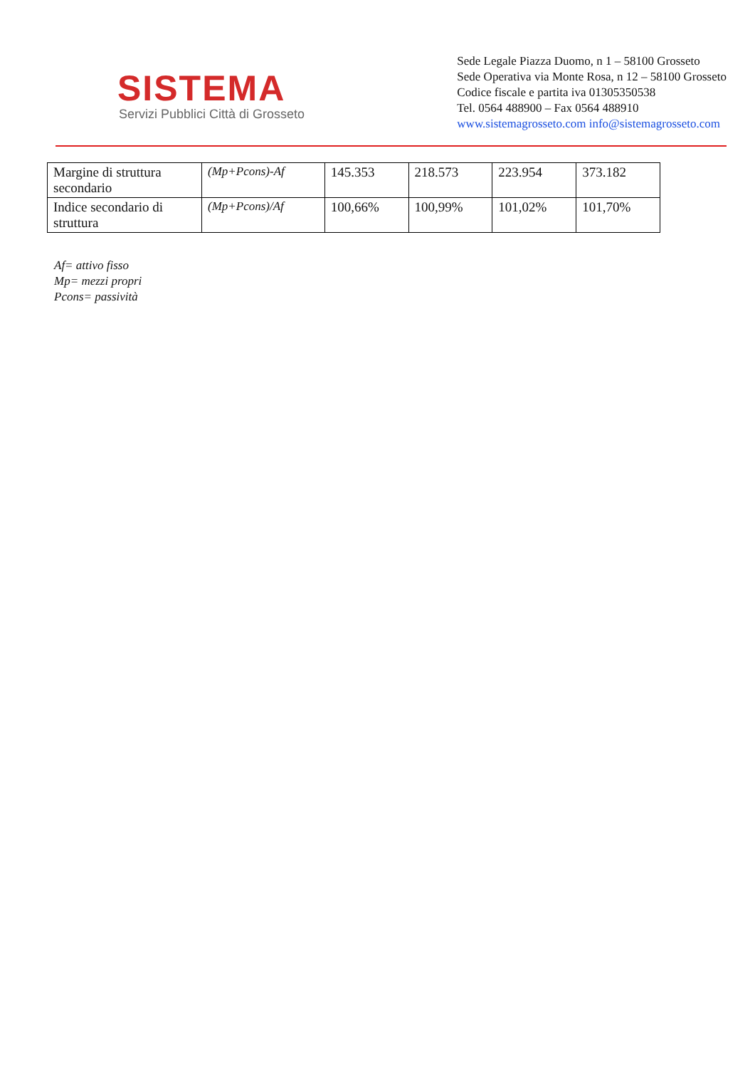SISTEMA
Servizi Pubblici Città di Grosseto
Sede Legale Piazza Duomo, n 1 – 58100 Grosseto
Sede Operativa via Monte Rosa, n 12 – 58100 Grosseto
Codice fiscale e partita iva 01305350538
Tel. 0564 488900 – Fax 0564 488910
www.sistemagrosseto.com info@sistemagrosseto.com
| Margine di struttura secondario | (Mp+Pcons)-Af | 145.353 | 218.573 | 223.954 | 373.182 |
| Indice secondario di struttura | (Mp+Pcons)/Af | 100,66% | 100,99% | 101,02% | 101,70% |
Af= attivo fisso
Mp= mezzi propri
Pcons= passività